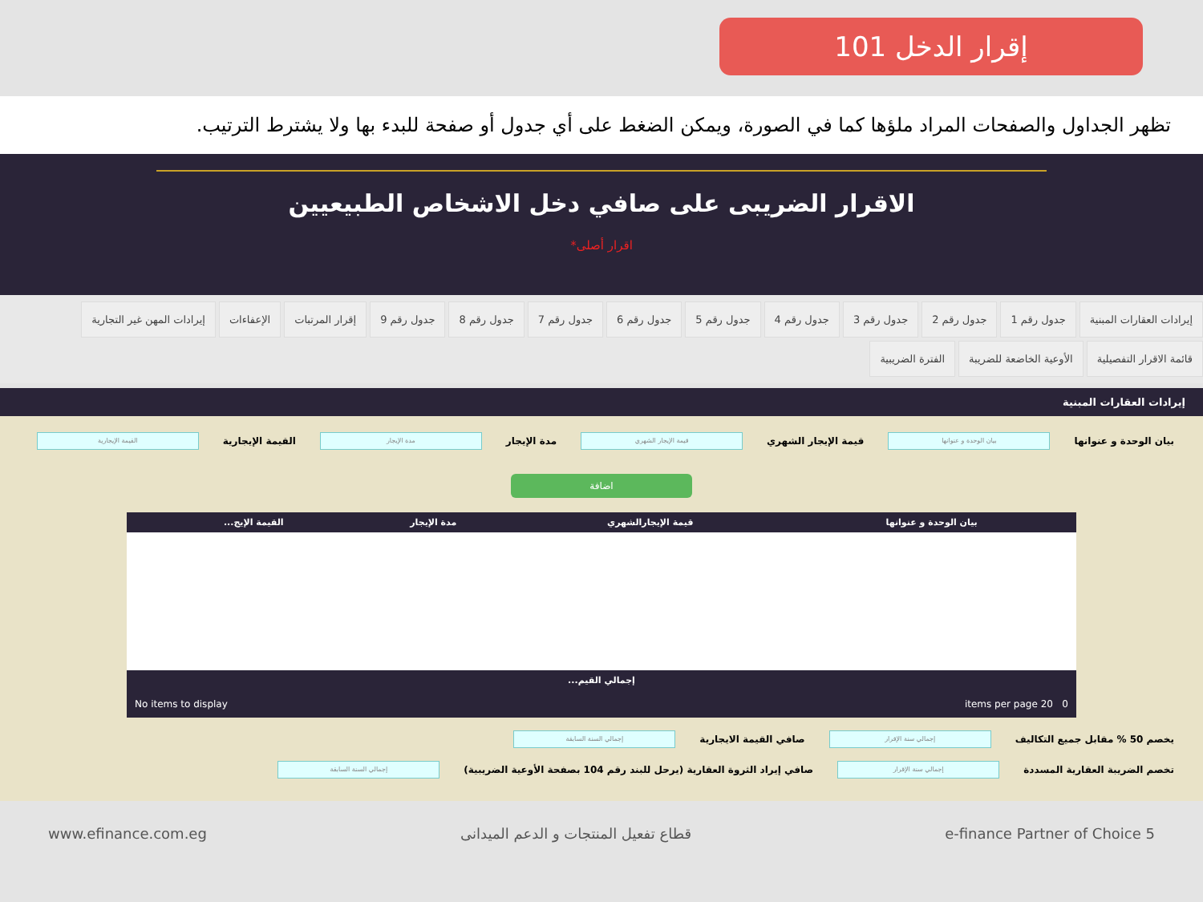إقرار الدخل 101
تظهر الجداول والصفحات المراد ملؤها كما في الصورة، ويمكن الضغط على أي جدول أو صفحة للبدء بها ولا يشترط الترتيب.
الاقرار الضريبى على صافي دخل الاشخاص الطبيعيين
اقرار أصلى*
إيرادات العقارات المبنية جدول رقم 1 جدول رقم 2 جدول رقم 3 جدول رقم 4 جدول رقم 5 جدول رقم 6 جدول رقم 7 جدول رقم 8 جدول رقم 9 إقرار المرتبات الإعفاءات إيرادات المهن غير التجارية
قائمة الاقرار التفصيلية الأوعية الخاضعة للضريبة الفترة الضريبية
إيرادات العقارات المبنية
بيان الوحدة و عنوانها
بيان الوحدة و عنوانها
قيمة الإيجار الشهري
قيمة الإيجار الشهري
مدة الإيجار
مدة الإيجار
القيمة الإيجارية
القيمة الإيجارية
اضافة
| بيان الوحدة و عنوانها | قيمة الإيجارالشهري | مدة الإيجار | القيمة الإيج... | |
| --- | --- | --- | --- | --- |
| إجمالي القيم... | | | | |
0 20 items per page No items to display
يخصم 50 % مقابل جميع التكاليف
إجمالي سنة الإقرار
صافي القيمة الايجارية
إجمالي السنة السابقة
تخصم الضريبة العقارية المسددة
إجمالي سنة الإقرار
صافي إيراد الثروة العقارية (يرحل للبند رقم 104 بصفحة الأوعية الضريبية)
إجمالي السنة السابقة
e-finance Partner of Choice 5 قطاع تفعيل المنتجات و الدعم الميدانى www.efinance.com.eg